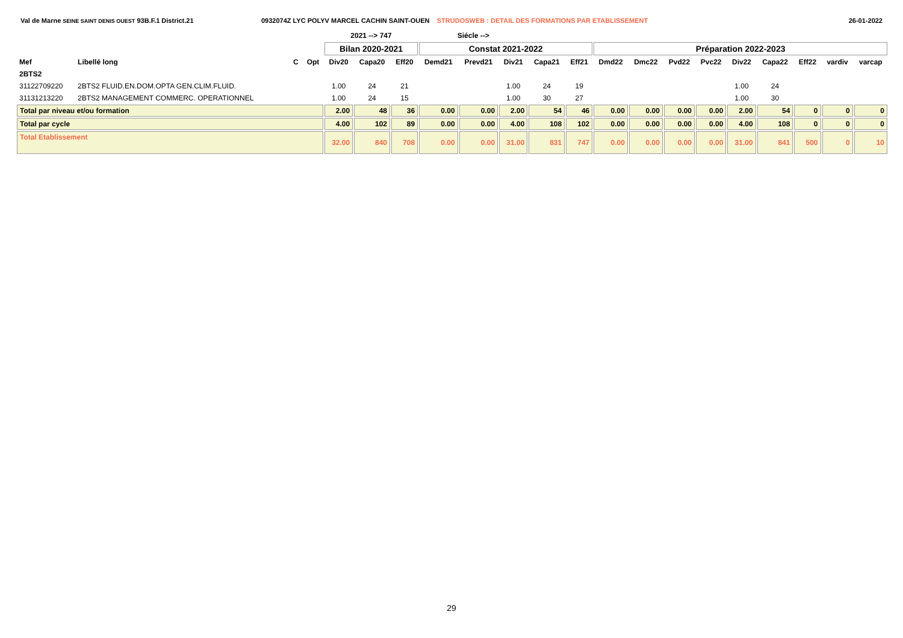Val de Marne SEINE SAINT DENIS OUEST 93B.F.1 District.21 0932074Z LYC POLYV MARCEL CACHIN SAINT-OUEN STRUDOSWEB : DETAIL DES FORMATIONS PAR ETABLISSEMENT
26-01-2022
| | | | | 2021 --> 747 | | | Siécle --> | | | | | | | | | | | | | |
| --- | --- | --- | --- | --- | --- | --- | --- | --- | --- | --- | --- | --- | --- | --- | --- | --- | --- | --- | --- | --- |
| | | | | Bilan 2020-2021 | | | Constat 2021-2022 | | | | | Préparation 2022-2023 | | | | | | | | |
| Mef | Libellé long | C | Opt | Div20 | Capa20 | Eff20 | Demd21 | Prevd21 | Div21 | Capa21 | Eff21 | Dmd22 | Dmc22 | Pvd22 | Pvc22 | Div22 | Capa22 | Eff22 | vardiv | varcap |
| 2BTS2 | | | | | | | | | | | | | | | | | | | | |
| 31122709220 | 2BTS2 FLUID.EN.DOM.OPTA GEN.CLIM.FLUID. | | | 1.00 | 24 | 21 | | | 1.00 | 24 | 19 | | | | | 1.00 | 24 | | | |
| 31131213220 | 2BTS2 MANAGEMENT COMMERC. OPERATIONNEL | | | 1.00 | 24 | 15 | | | 1.00 | 30 | 27 | | | | | 1.00 | 30 | | | |
| Total par niveau et/ou formation | | | | 2.00 | 48 | 36 | 0.00 | 0.00 | 2.00 | 54 | 46 | 0.00 | 0.00 | 0.00 | 0.00 | 2.00 | 54 | 0 | 0 | 0 |
| Total par cycle | | | | 4.00 | 102 | 89 | 0.00 | 0.00 | 4.00 | 108 | 102 | 0.00 | 0.00 | 0.00 | 0.00 | 4.00 | 108 | 0 | 0 | 0 |
| Total Etablissement | | | | 32.00 | 840 | 708 | 0.00 | 0.00 | 31.00 | 831 | 747 | 0.00 | 0.00 | 0.00 | 0.00 | 31.00 | 841 | 500 | 0 | 10 |
29